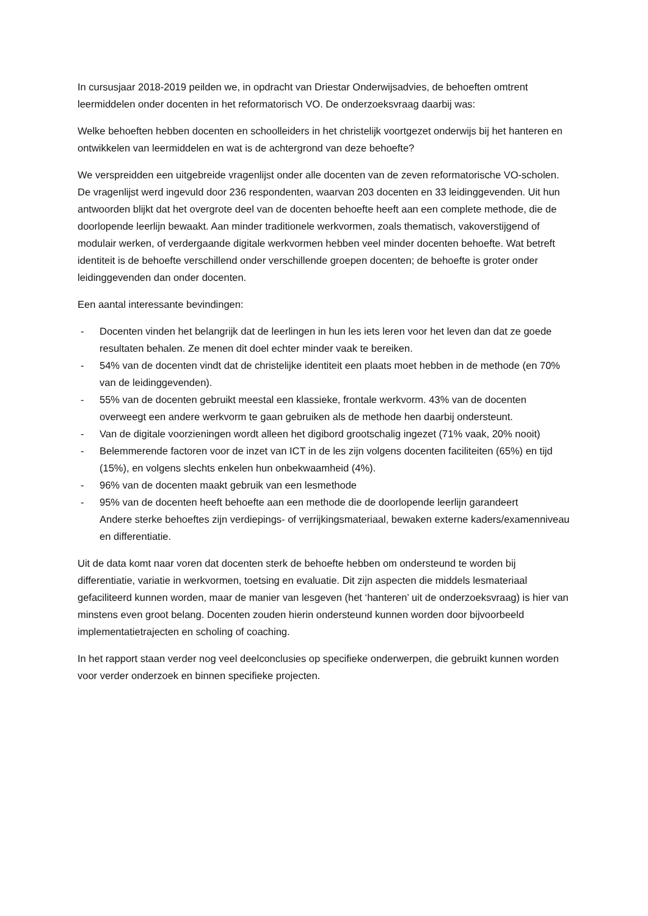In cursusjaar 2018-2019 peilden we, in opdracht van Driestar Onderwijsadvies, de behoeften omtrent leermiddelen onder docenten in het reformatorisch VO. De onderzoeksvraag daarbij was:
Welke behoeften hebben docenten en schoolleiders in het christelijk voortgezet onderwijs bij het hanteren en ontwikkelen van leermiddelen en wat is de achtergrond van deze behoefte?
We verspreidden een uitgebreide vragenlijst onder alle docenten van de zeven reformatorische VO-scholen. De vragenlijst werd ingevuld door 236 respondenten, waarvan 203 docenten en 33 leidinggevenden. Uit hun antwoorden blijkt dat het overgrote deel van de docenten behoefte heeft aan een complete methode, die de doorlopende leerlijn bewaakt. Aan minder traditionele werkvormen, zoals thematisch, vakoverstijgend of modulair werken, of verdergaande digitale werkvormen hebben veel minder docenten behoefte. Wat betreft identiteit is de behoefte verschillend onder verschillende groepen docenten; de behoefte is groter onder leidinggevenden dan onder docenten.
Een aantal interessante bevindingen:
- Docenten vinden het belangrijk dat de leerlingen in hun les iets leren voor het leven dan dat ze goede resultaten behalen. Ze menen dit doel echter minder vaak te bereiken.
- 54% van de docenten vindt dat de christelijke identiteit een plaats moet hebben in de methode (en 70% van de leidinggevenden).
- 55% van de docenten gebruikt meestal een klassieke, frontale werkvorm. 43% van de docenten overweegt een andere werkvorm te gaan gebruiken als de methode hen daarbij ondersteunt.
- Van de digitale voorzieningen wordt alleen het digibord grootschalig ingezet (71% vaak, 20% nooit)
- Belemmerende factoren voor de inzet van ICT in de les zijn volgens docenten faciliteiten (65%) en tijd (15%), en volgens slechts enkelen hun onbekwaamheid (4%).
- 96% van de docenten maakt gebruik van een lesmethode
- 95% van de docenten heeft behoefte aan een methode die de doorlopende leerlijn garandeert
Andere sterke behoeftes zijn verdiepings- of verrijkingsmateriaal, bewaken externe kaders/examenniveau en differentiatie.
Uit de data komt naar voren dat docenten sterk de behoefte hebben om ondersteund te worden bij differentiatie, variatie in werkvormen, toetsing en evaluatie. Dit zijn aspecten die middels lesmateriaal gefaciliteerd kunnen worden, maar de manier van lesgeven (het ‘hanteren’ uit de onderzoeksvraag) is hier van minstens even groot belang. Docenten zouden hierin ondersteund kunnen worden door bijvoorbeeld implementatietrajecten en scholing of coaching.
In het rapport staan verder nog veel deelconclusies op specifieke onderwerpen, die gebruikt kunnen worden voor verder onderzoek en binnen specifieke projecten.